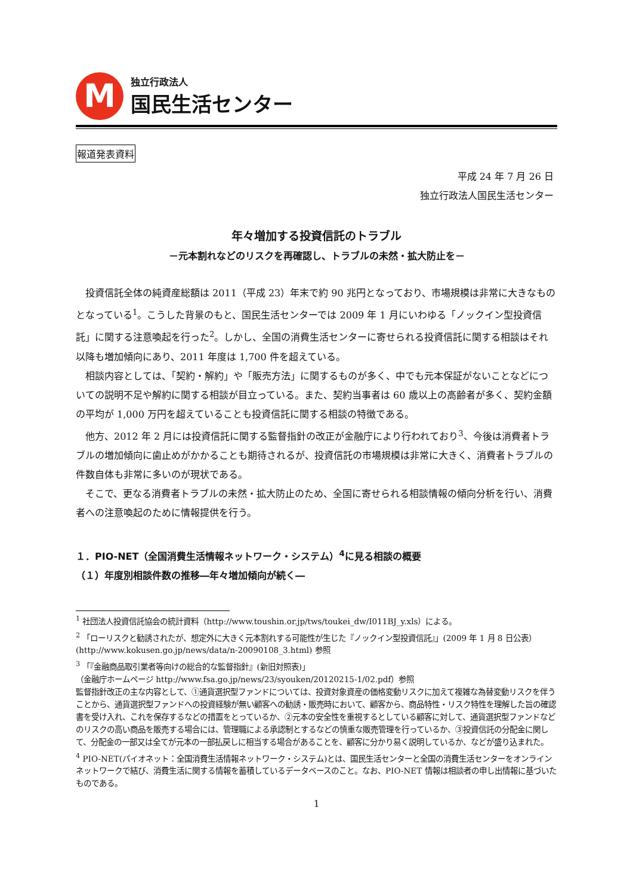M
独立行政法人
国民生活センター
報道発表資料
平成 24 年 7 月 26 日
独立行政法人国民生活センター
年々増加する投資信託のトラブル
－元本割れなどのリスクを再確認し、トラブルの未然・拡大防止を－
投資信託全体の純資産総額は 2011（平成 23）年末で約 90 兆円となっており、市場規模は非常に大きなものとなっている<sup>1</sup>。こうした背景のもと、国民生活センターでは 2009 年 1 月にいわゆる「ノックイン型投資信託」に関する注意喚起を行った<sup>2</sup>。しかし、全国の消費生活センターに寄せられる投資信託に関する相談はそれ以降も増加傾向にあり、2011 年度は 1,700 件を超えている。
相談内容としては、「契約・解約」や「販売方法」に関するものが多く、中でも元本保証がないことなどについての説明不足や解約に関する相談が目立っている。また、契約当事者は 60 歳以上の高齢者が多く、契約金額の平均が 1,000 万円を超えていることも投資信託に関する相談の特徴である。
他方、2012 年 2 月には投資信託に関する監督指針の改正が金融庁により行われており<sup>3</sup>、今後は消費者トラブルの増加傾向に歯止めがかかることも期待されるが、投資信託の市場規模は非常に大きく、消費者トラブルの件数自体も非常に多いのが現状である。
そこで、更なる消費者トラブルの未然・拡大防止のため、全国に寄せられる相談情報の傾向分析を行い、消費者への注意喚起のために情報提供を行う。
１．PIO-NET（全国消費生活情報ネットワーク・システム）<sup>4</sup>に見る相談の概要
（１）年度別相談件数の推移―年々増加傾向が続く―
<sup>1</sup> 社団法人投資信託協会の統計資料（http://www.toushin.or.jp/tws/toukei_dw/I011BJ_y.xls）による。
<sup>2</sup> 「ローリスクと勧誘されたが、想定外に大きく元本割れする可能性が生じた『ノックイン型投資信託』」(2009 年 1 月 8 日公表）(http://www.kokusen.go.jp/news/data/n-20090108_3.html) 参照
<sup>3</sup> 「『金融商品取引業者等向けの総合的な監督指針』(新旧対照表)」
（金融庁ホームページ http://www.fsa.go.jp/news/23/syouken/20120215-1/02.pdf）参照
監督指針改正の主な内容として、①通貨選択型ファンドについては、投資対象資産の価格変動リスクに加えて複雑な為替変動リスクを伴うことから、通貨選択型ファンドへの投資経験が無い顧客への勧誘・販売時において、顧客から、商品特性・リスク特性を理解した旨の確認書を受け入れ、これを保存するなどの措置をとっているか、②元本の安全性を重視するとしている顧客に対して、通貨選択型ファンドなどのリスクの高い商品を販売する場合には、管理職による承認制とするなどの慎重な販売管理を行っているか、③投資信託の分配金に関して、分配金の一部又は全てが元本の一部払戻しに相当する場合があることを、顧客に分かり易く説明しているか、などが盛り込まれた。
<sup>4</sup> PIO-NET(パイオネット：全国消費生活情報ネットワーク・システム)とは、国民生活センターと全国の消費生活センターをオンラインネットワークで結び、消費生活に関する情報を蓄積しているデータベースのこと。なお、PIO-NET 情報は相談者の申し出情報に基づいたものである。
1